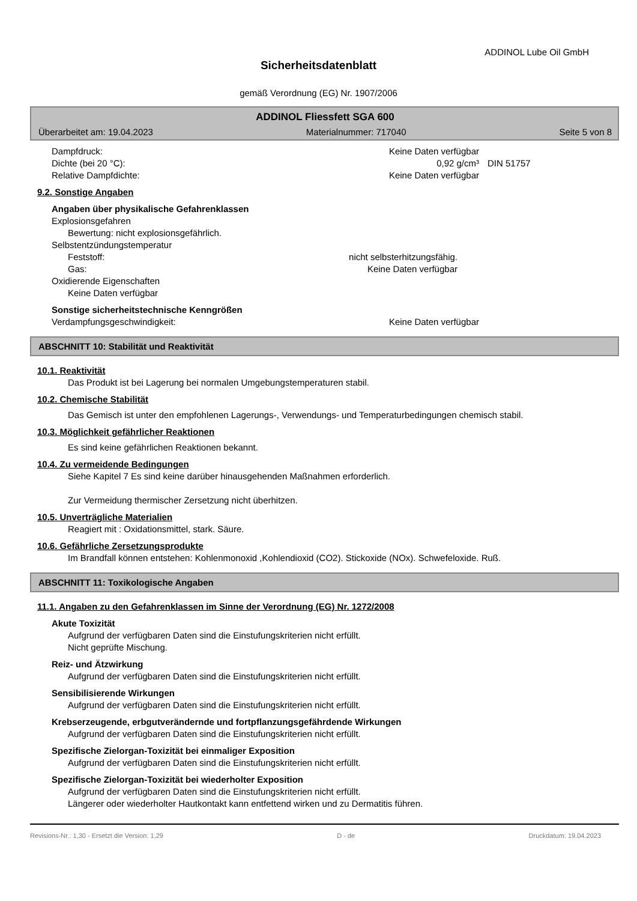ADDINOL Lube Oil GmbH
Sicherheitsdatenblatt
gemäß Verordnung (EG) Nr. 1907/2006
ADDINOL Fliessfett SGA 600
Überarbeitet am: 19.04.2023 Materialnummer: 717040 Seite 5 von 8
Dampfdruck: Keine Daten verfügbar
Dichte (bei 20 °C): 0,92 g/cm³ DIN 51757
Relative Dampfdichte: Keine Daten verfügbar
9.2. Sonstige Angaben
Angaben über physikalische Gefahrenklassen
Explosionsgefahren
Bewertung: nicht explosionsgefährlich.
Selbstentzündungstemperatur
Feststoff: nicht selbsterhitzungsfähig.
Gas: Keine Daten verfügbar
Oxidierende Eigenschaften
Keine Daten verfügbar
Sonstige sicherheitstechnische Kenngrößen
Verdampfungsgeschwindigkeit: Keine Daten verfügbar
ABSCHNITT 10: Stabilität und Reaktivität
10.1. Reaktivität
Das Produkt ist bei Lagerung bei normalen Umgebungstemperaturen stabil.
10.2. Chemische Stabilität
Das Gemisch ist unter den empfohlenen Lagerungs-, Verwendungs- und Temperaturbedingungen chemisch stabil.
10.3. Möglichkeit gefährlicher Reaktionen
Es sind keine gefährlichen Reaktionen bekannt.
10.4. Zu vermeidende Bedingungen
Siehe Kapitel 7 Es sind keine darüber hinausgehenden Maßnahmen erforderlich.
Zur Vermeidung thermischer Zersetzung nicht überhitzen.
10.5. Unverträgliche Materialien
Reagiert mit : Oxidationsmittel, stark. Säure.
10.6. Gefährliche Zersetzungsprodukte
Im Brandfall können entstehen: Kohlenmonoxid ,Kohlendioxid (CO2). Stickoxide (NOx). Schwefeloxide. Ruß.
ABSCHNITT 11: Toxikologische Angaben
11.1. Angaben zu den Gefahrenklassen im Sinne der Verordnung (EG) Nr. 1272/2008
Akute Toxizität
Aufgrund der verfügbaren Daten sind die Einstufungskriterien nicht erfüllt.
Nicht geprüfte Mischung.
Reiz- und Ätzwirkung
Aufgrund der verfügbaren Daten sind die Einstufungskriterien nicht erfüllt.
Sensibilisierende Wirkungen
Aufgrund der verfügbaren Daten sind die Einstufungskriterien nicht erfüllt.
Krebserzeugende, erbgutverändernde und fortpflanzungsgefährdende Wirkungen
Aufgrund der verfügbaren Daten sind die Einstufungskriterien nicht erfüllt.
Spezifische Zielorgan-Toxizität bei einmaliger Exposition
Aufgrund der verfügbaren Daten sind die Einstufungskriterien nicht erfüllt.
Spezifische Zielorgan-Toxizität bei wiederholter Exposition
Aufgrund der verfügbaren Daten sind die Einstufungskriterien nicht erfüllt.
Längerer oder wiederholter Hautkontakt kann entfettend wirken und zu Dermatitis führen.
Revisions-Nr.: 1,30 - Ersetzt die Version: 1,29 D - de Druckdatum: 19.04.2023